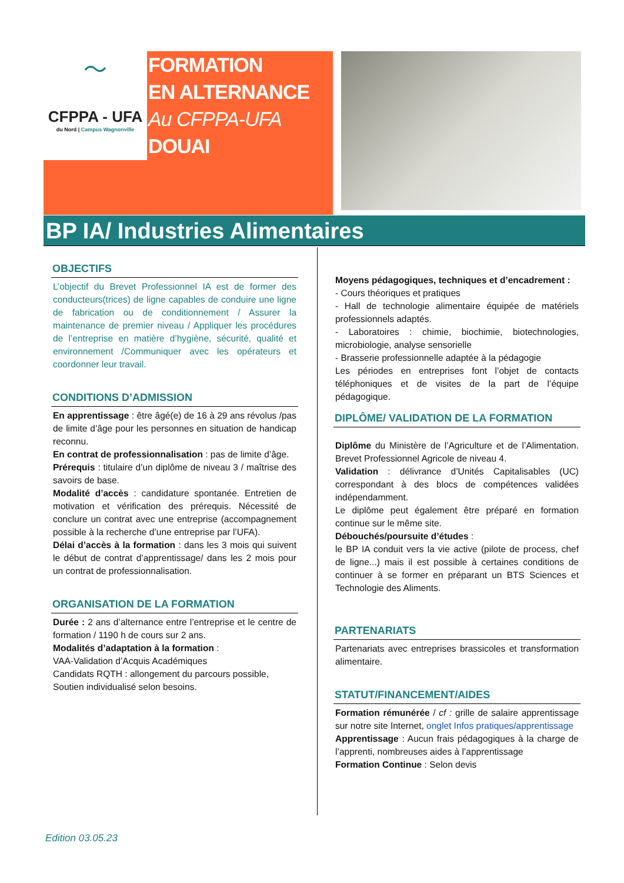〜
CFPPA - UFA
du Nord | Campus Wagnonville
FORMATION
EN ALTERNANCE
Au CFPPA-UFA
DOUAI
BP IA/ Industries Alimentaires
OBJECTIFS
L’objectif du Brevet Professionnel IA est de former des conducteurs(trices) de ligne capables de conduire une ligne de fabrication ou de conditionnement / Assurer la maintenance de premier niveau / Appliquer les procédures de l’entreprise en matière d’hygiène, sécurité, qualité et environnement /Communiquer avec les opérateurs et coordonner leur travail.
CONDITIONS D’ADMISSION
En apprentissage : être âgé(e) de 16 à 29 ans révolus /pas de limite d’âge pour les personnes en situation de handicap reconnu.
En contrat de professionnalisation : pas de limite d’âge.
Prérequis : titulaire d’un diplôme de niveau 3 / maîtrise des savoirs de base.
Modalité d’accès : candidature spontanée. Entretien de motivation et vérification des prérequis. Nécessité de conclure un contrat avec une entreprise (accompagnement possible à la recherche d’une entreprise par l’UFA).
Délai d’accès à la formation : dans les 3 mois qui suivent le début de contrat d’apprentissage/ dans les 2 mois pour un contrat de professionnalisation.
ORGANISATION DE LA FORMATION
Durée : 2 ans d’alternance entre l’entreprise et le centre de formation / 1190 h de cours sur 2 ans.
Modalités d’adaptation à la formation :
VAA-Validation d’Acquis Académiques
Candidats RQTH : allongement du parcours possible,
Soutien individualisé selon besoins.
Moyens pédagogiques, techniques et d’encadrement :
- Cours théoriques et pratiques
- Hall de technologie alimentaire équipée de matériels professionnels adaptés.
- Laboratoires : chimie, biochimie, biotechnologies, microbiologie, analyse sensorielle
- Brasserie professionnelle adaptée à la pédagogie
Les périodes en entreprises font l’objet de contacts téléphoniques et de visites de la part de l’équipe pédagogique.
DIPLÔME/ VALIDATION DE LA FORMATION
Diplôme du Ministère de l’Agriculture et de l’Alimentation. Brevet Professionnel Agricole de niveau 4.
Validation : délivrance d’Unités Capitalisables (UC) correspondant à des blocs de compétences validées indépendamment.
Le diplôme peut également être préparé en formation continue sur le même site.
Débouchés/poursuite d’études :
le BP IA conduit vers la vie active (pilote de process, chef de ligne...) mais il est possible à certaines conditions de continuer à se former en préparant un BTS Sciences et Technologie des Aliments.
PARTENARIATS
Partenariats avec entreprises brassicoles et transformation alimentaire.
STATUT/FINANCEMENT/AIDES
Formation rémunérée / cf : grille de salaire apprentissage sur notre site Internet, onglet Infos pratiques/apprentissage
Apprentissage : Aucun frais pédagogiques à la charge de l’apprenti, nombreuses aides à l’apprentissage
Formation Continue : Selon devis
Edition 03.05.23